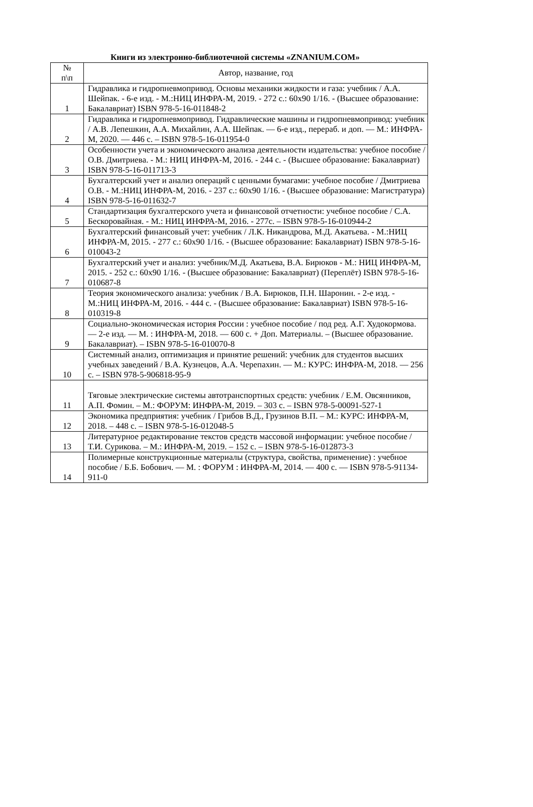Книги из электронно-библиотечной системы «ZNANIUM.COM»
| № п\п | Автор, название, год |
| --- | --- |
| 1 | Гидравлика и гидропневмопривод. Основы механики жидкости и газа: учебник / А.А. Шейпак. - 6-е изд. - М.:НИЦ ИНФРА-М, 2019. - 272 с.: 60x90 1/16. - (Высшее образование: Бакалавриат) ISBN 978-5-16-011848-2 |
| 2 | Гидравлика и гидропневмопривод. Гидравлические машины и гидропневмопривод: учебник / А.В. Лепешкин, А.А. Михайлин, А.А. Шейпак. — 6-е изд., перераб. и доп. — М.: ИНФРА-М, 2020. — 446 с. – ISBN 978-5-16-011954-0 |
| 3 | Особенности учета и экономического анализа деятельности издательства: учебное пособие / О.В. Дмитриева. - М.: НИЦ ИНФРА-М, 2016. - 244 с. - (Высшее образование: Бакалавриат) ISBN 978-5-16-011713-3 |
| 4 | Бухгалтерский учет и анализ операций с ценными бумагами: учебное пособие / Дмитриева О.В. - М.:НИЦ ИНФРА-М, 2016. - 237 с.: 60x90 1/16. - (Высшее образование: Магистратура) ISBN 978-5-16-011632-7 |
| 5 | Стандартизация бухгалтерского учета и финансовой отчетности: учебное пособие / С.А. Бескоровайная. - М.: НИЦ ИНФРА-М, 2016. - 277с. – ISBN 978-5-16-010944-2 |
| 6 | Бухгалтерский финансовый учет: учебник / Л.К. Никандрова, М.Д. Акатьева. - М.:НИЦ ИНФРА-М, 2015. - 277 с.: 60x90 1/16. - (Высшее образование: Бакалавриат) ISBN 978-5-16-010043-2 |
| 7 | Бухгалтерский учет и анализ: учебник/М.Д. Акатьева, В.А. Бирюков - М.: НИЦ ИНФРА-М, 2015. - 252 с.: 60x90 1/16. - (Высшее образование: Бакалавриат) (Переплёт) ISBN 978-5-16-010687-8 |
| 8 | Теория экономического анализа: учебник / В.А. Бирюков, П.Н. Шаронин. - 2-е изд. - М.:НИЦ ИНФРА-М, 2016. - 444 с. - (Высшее образование: Бакалавриат) ISBN 978-5-16-010319-8 |
| 9 | Социально-экономическая история России : учебное пособие / под ред. А.Г. Худокормова. — 2-е изд. — М. : ИНФРА-М, 2018. — 600 с. + Доп. Материалы. – (Высшее образование. Бакалавриат). – ISBN 978-5-16-010070-8 |
| 10 | Системный анализ, оптимизация и принятие решений: учебник для студентов высших учебных заведений / В.А. Кузнецов, А.А. Черепахин. — М.: КУРС: ИНФРА-М, 2018. — 256 с. – ISBN 978-5-906818-95-9 |
| 11 | Тяговые электрические системы автотранспортных средств: учебник / Е.М. Овсянников, А.П. Фомин. – М.: ФОРУМ: ИНФРА-М, 2019. – 303 с. – ISBN 978-5-00091-527-1 |
| 12 | Экономика предприятия: учебник / Грибов В.Д., Грузинов В.П. – М.: КУРС: ИНФРА-М, 2018. – 448 с. – ISBN 978-5-16-012048-5 |
| 13 | Литературное редактирование текстов средств массовой информации: учебное пособие / Т.И. Сурикова. – М.: ИНФРА-М, 2019. – 152 с. – ISBN 978-5-16-012873-3 |
| 14 | Полимерные конструкционные материалы (структура, свойства, применение) : учебное пособие / Б.Б. Бобович. — М. : ФОРУМ : ИНФРА-М, 2014. — 400 с. — ISBN 978-5-91134-911-0 |